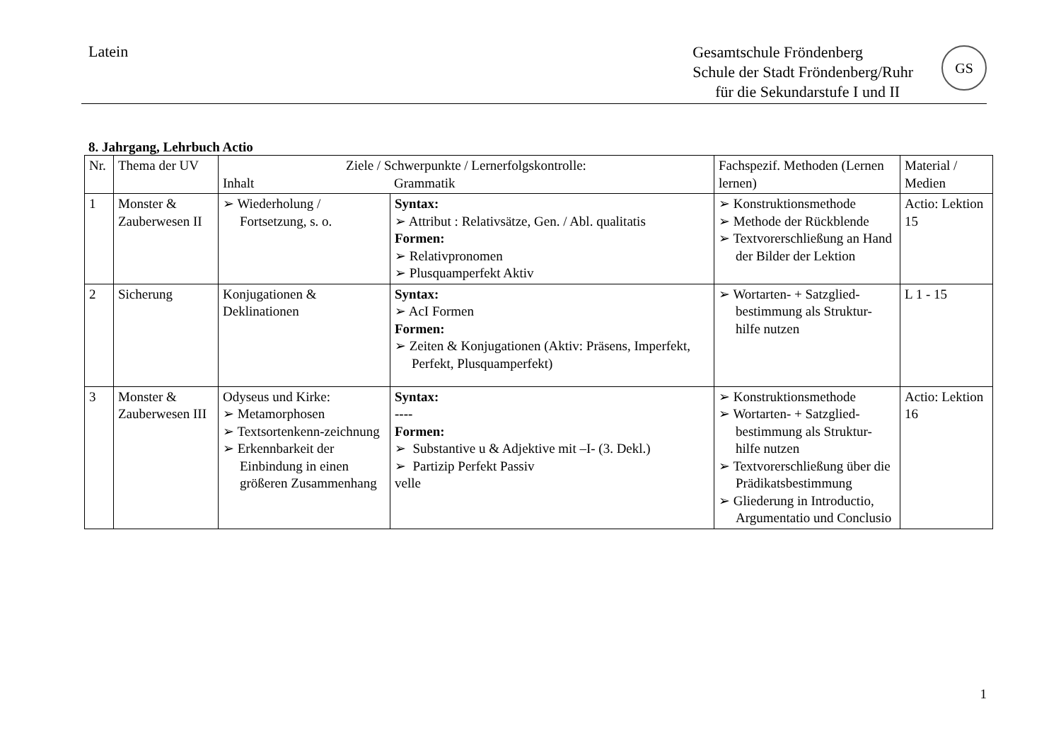Latein
Gesamtschule Fröndenberg
Schule der Stadt Fröndenberg/Ruhr
für die Sekundarstufe I und II
GS
8. Jahrgang, Lehrbuch Actio
| Nr. | Thema der UV | Ziele / Schwerpunkte / Lernerfolgskontrolle: Inhalt Grammatik | | Fachspezif. Methoden (Lernen lernen) | Material / Medien |
| 1 | Monster & Zauberwesen II | ➢ Wiederholung / Fortsetzung, s. o. | Syntax: ➢ Attribut : Relativsätze, Gen. / Abl. qualitatis Formen: ➢ Relativpronomen ➢ Plusquamperfekt Aktiv | ➢ Konstruktionsmethode ➢ Methode der Rückblende ➢ Textvorerschließung an Hand der Bilder der Lektion | Actio: Lektion 15 |
| 2 | Sicherung | Konjugationen & Deklinationen | Syntax: ➢ AcI Formen Formen: ➢ Zeiten & Konjugationen (Aktiv: Präsens, Imperfekt, Perfekt, Plusquamperfekt) | ➢ Wortarten- + Satzglied-bestimmung als Struktur-hilfe nutzen | L 1 - 15 |
| 3 | Monster & Zauberwesen III | Odyseus und Kirke: ➢ Metamorphosen ➢ Textsortenkenn-zeichnung ➢ Erkennbarkeit der Einbindung in einen größeren Zusammenhang | Syntax: ---- Formen: ➢ Substantive u & Adjektive mit –I- (3. Dekl.) ➢ Partizip Perfekt Passiv velle | ➢ Konstruktionsmethode ➢ Wortarten- + Satzglied-bestimmung als Struktur-hilfe nutzen ➢ Textvorerschließung über die Prädikatsbestimmung ➢ Gliederung in Introductio, Argumentatio und Conclusio | Actio: Lektion 16 |
1